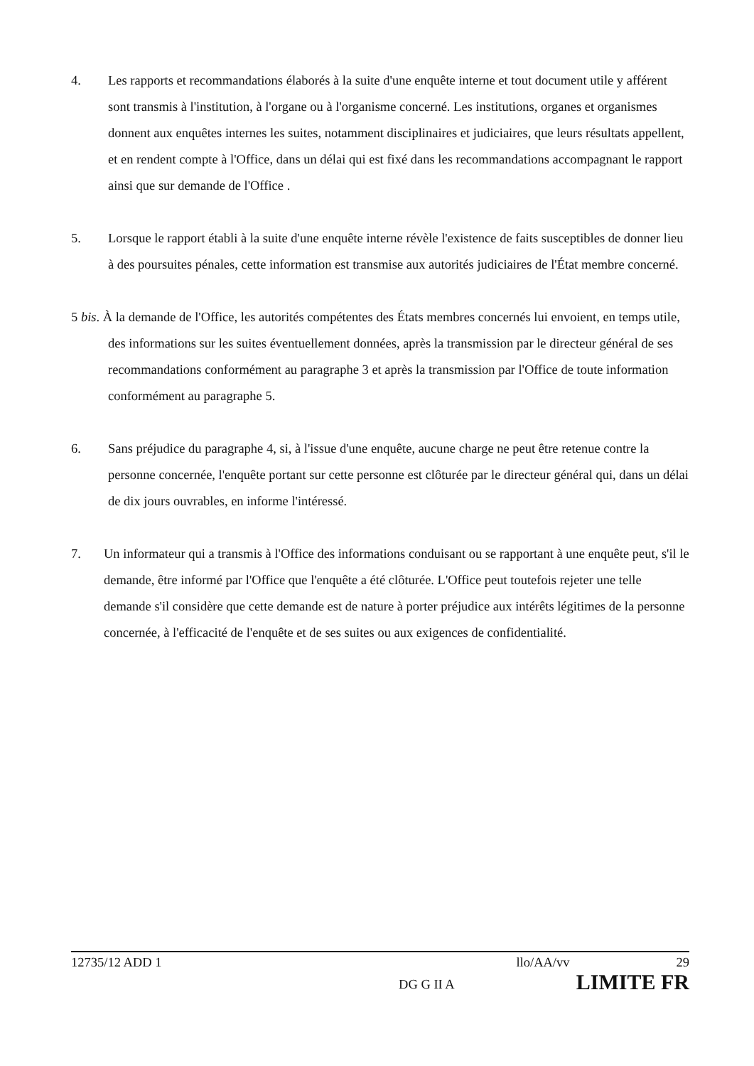4. Les rapports et recommandations élaborés à la suite d'une enquête interne et tout document utile y afférent sont transmis à l'institution, à l'organe ou à l'organisme concerné. Les institutions, organes et organismes donnent aux enquêtes internes les suites, notamment disciplinaires et judiciaires, que leurs résultats appellent, et en rendent compte à l'Office, dans un délai qui est fixé dans les recommandations accompagnant le rapport ainsi que sur demande de l'Office .
5. Lorsque le rapport établi à la suite d'une enquête interne révèle l'existence de faits susceptibles de donner lieu à des poursuites pénales, cette information est transmise aux autorités judiciaires de l'État membre concerné.
5 bis. À la demande de l'Office, les autorités compétentes des États membres concernés lui envoient, en temps utile, des informations sur les suites éventuellement données, après la transmission par le directeur général de ses recommandations conformément au paragraphe 3 et après la transmission par l'Office de toute information conformément au paragraphe 5.
6. Sans préjudice du paragraphe 4, si, à l'issue d'une enquête, aucune charge ne peut être retenue contre la personne concernée, l'enquête portant sur cette personne est clôturée par le directeur général qui, dans un délai de dix jours ouvrables, en informe l'intéressé.
7. Un informateur qui a transmis à l'Office des informations conduisant ou se rapportant à une enquête peut, s'il le demande, être informé par l'Office que l'enquête a été clôturée. L'Office peut toutefois rejeter une telle demande s'il considère que cette demande est de nature à porter préjudice aux intérêts légitimes de la personne concernée, à l'efficacité de l'enquête et de ses suites ou aux exigences de confidentialité.
12735/12 ADD 1 llo/AA/vv 29
DG G II A LIMITE FR